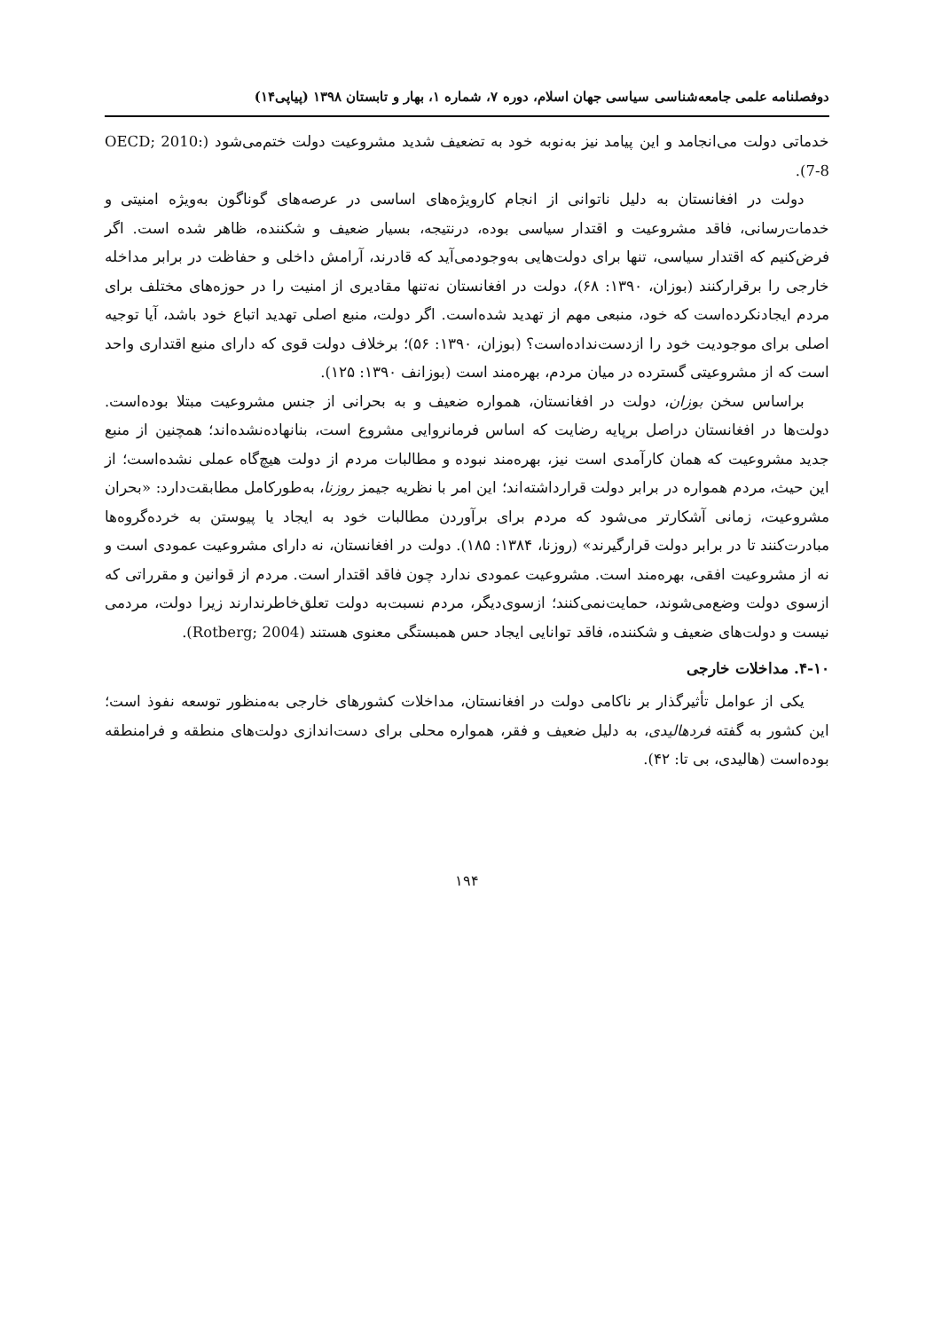دوفصلنامه علمی جامعه‌شناسی سیاسی جهان اسلام، دوره ۷، شماره ۱، بهار و تابستان ۱۳۹۸ (پیاپی۱۴)
خدماتی دولت می‌انجامد و این پیامد نیز به‌نوبه خود به تضعیف شدید مشروعیت دولت ختم‌می‌شود (OECD; 2010: 7-8).
دولت در افغانستان به دلیل ناتوانی از انجام کارویژه‌های اساسی در عرصه‌های گوناگون به‌ویژه امنیتی و خدمات‌رسانی، فاقد مشروعیت و اقتدار سیاسی بوده، درنتیجه، بسیار ضعیف و شکننده، ظاهر شده است. اگر فرض‌کنیم که اقتدار سیاسی، تنها برای دولت‌هایی به‌وجودمی‌آید که قادرند، آرامش داخلی و حفاظت در برابر مداخله خارجی را برقرارکنند (بوزان، ۱۳۹۰: ۶۸)، دولت در افغانستان نه‌تنها مقادیری از امنیت را در حوزه‌های مختلف برای مردم ایجادنکرده‌است که خود، منبعی مهم از تهدید شده‌است. اگر دولت، منبع اصلی تهدید اتباع خود باشد، آیا توجیه اصلی برای موجودیت خود را ازدست‌نداده‌است؟ (بوزان، ۱۳۹۰: ۵۶)؛ برخلاف دولت قوی که دارای منبع اقتداری واحد است که از مشروعیتی گسترده در میان مردم، بهره‌مند است (بوزانف ۱۳۹۰: ۱۲۵).
براساس سخن بوزان، دولت در افغانستان، همواره ضعیف و به بحرانی از جنس مشروعیت مبتلا بوده‌است. دولت‌ها در افغانستان دراصل برپایه رضایت که اساس فرمانروایی مشروع است، بنانهاده‌نشده‌اند؛ همچنین از منبع جدید مشروعیت که همان کارآمدی است نیز، بهره‌مند نبوده و مطالبات مردم از دولت هیچ‌گاه عملی نشده‌است؛ از این حیث، مردم همواره در برابر دولت قرارداشته‌اند؛ این امر با نظریه جیمز روزنا، به‌طورکامل مطابقت‌دارد: «بحران مشروعیت، زمانی آشکارتر می‌شود که مردم برای برآوردن مطالبات خود به ایجاد یا پیوستن به خرده‌گروه‌ها مبادرت‌کنند تا در برابر دولت قرارگیرند» (روزنا، ۱۳۸۴: ۱۸۵). دولت در افغانستان، نه دارای مشروعیت عمودی است و نه از مشروعیت افقی، بهره‌مند است. مشروعیت عمودی ندارد چون فاقد اقتدار است. مردم از قوانین و مقرراتی که ازسوی دولت وضع‌می‌شوند، حمایت‌نمی‌کنند؛ ازسوی‌دیگر، مردم نسبت‌به دولت تعلق‌خاطرندارند زیرا دولت، مردمی نیست و دولت‌های ضعیف و شکننده، فاقد توانایی ایجاد حس همبستگی معنوی هستند (Rotberg; 2004).
۴-۱۰. مداخلات خارجی
یکی از عوامل تأثیرگذار بر ناکامی دولت در افغانستان، مداخلات کشورهای خارجی به‌منظور توسعه نفوذ است؛ این کشور به گفته فردهالیدی، به دلیل ضعیف و فقر، همواره محلی برای دست‌اندازی دولت‌های منطقه و فرامنطقه بوده‌است (هالیدی، بی تا: ۴۲).
۱۹۴